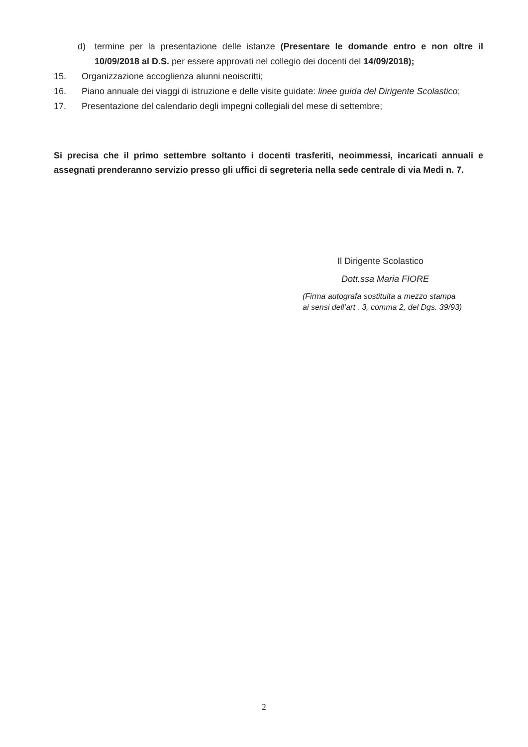d) termine per la presentazione delle istanze (Presentare le domande entro e non oltre il 10/09/2018 al D.S. per essere approvati nel collegio dei docenti del 14/09/2018);
15. Organizzazione accoglienza alunni neoiscritti;
16. Piano annuale dei viaggi di istruzione e delle visite guidate: linee guida del Dirigente Scolastico;
17. Presentazione del calendario degli impegni collegiali del mese di settembre;
Si precisa che il primo settembre soltanto i docenti trasferiti, neoimmessi, incaricati annuali e assegnati prenderanno servizio presso gli uffici di segreteria nella sede centrale di via Medi n. 7.
Il Dirigente Scolastico
Dott.ssa Maria FIORE
(Firma autografa sostituita a mezzo stampa
ai sensi dell’art . 3, comma 2, del Dgs. 39/93)
2